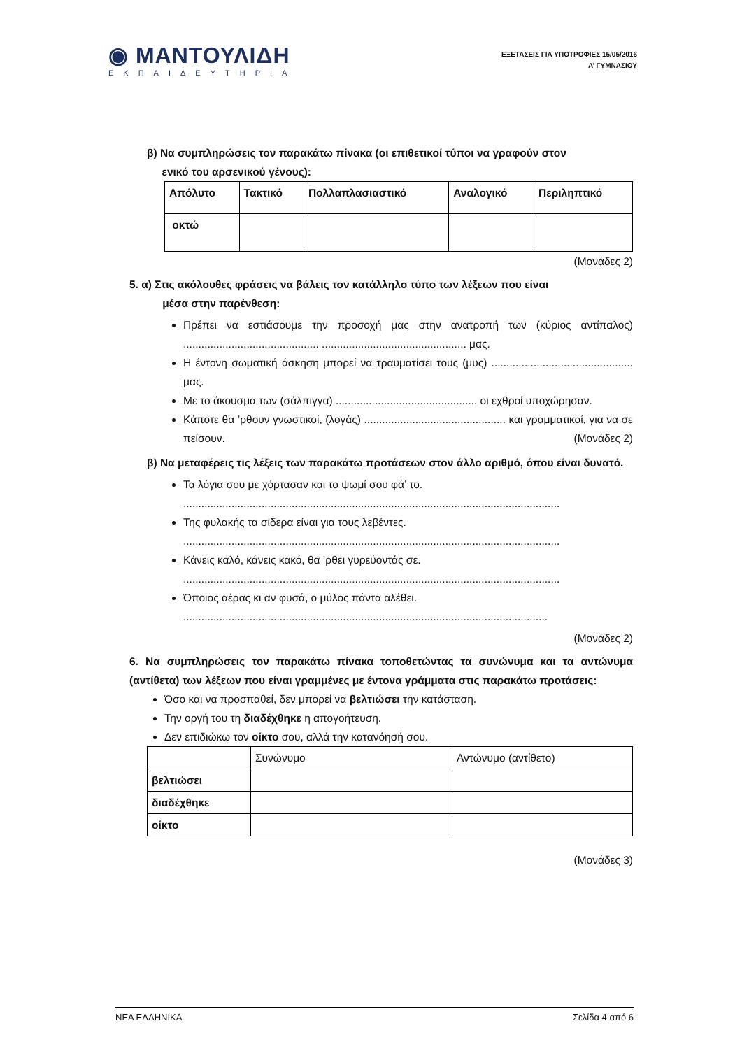◉ ΜΑΝΤΟΥΛΙΔΗ
ΕΚΠΑΙΔΕΥΤΗΡΙΑ
ΕΞΕΤΑΣΕΙΣ ΓΙΑ ΥΠΟΤΡΟΦΙΕΣ 15/05/2016
Α’ ΓΥΜΝΑΣΙΟΥ
β) Να συμπληρώσεις τον παρακάτω πίνακα (οι επιθετικοί τύποι να γραφούν στον
ενικό του αρσενικού γένους):
| Απόλυτο | Τακτικό | Πολλαπλασιαστικό | Αναλογικό | Περιληπτικό |
| οκτώ | | | | |
(Μονάδες 2)
5. α) Στις ακόλουθες φράσεις να βάλεις τον κατάλληλο τύπο των λέξεων που είναι
μέσα στην παρένθεση:
Πρέπει να εστιάσουμε την προσοχή μας στην ανατροπή των (κύριος αντίπαλος) ............................................. ................................................ μας.
Η έντονη σωματική άσκηση μπορεί να τραυματίσει τους (μυς) ............................................... μας.
Με το άκουσμα των (σάλπιγγα) ............................................... οι εχθροί υποχώρησαν.
Κάποτε θα ’ρθουν γνωστικοί, (λογάς) ............................................... και γραμματικοί, για να σε πείσουν. (Μονάδες 2)
β) Να μεταφέρεις τις λέξεις των παρακάτω προτάσεων στον άλλο αριθμό, όπου είναι δυνατό.
Τα λόγια σου με χόρτασαν και το ψωμί σου φά’ το.
.............................................................................................................................
Της φυλακής τα σίδερα είναι για τους λεβέντες.
.............................................................................................................................
Κάνεις καλό, κάνεις κακό, θα ’ρθει γυρεύοντάς σε.
.............................................................................................................................
Όποιος αέρας κι αν φυσά, ο μύλος πάντα αλέθει.
.........................................................................................................................
(Μονάδες 2)
6. Να συμπληρώσεις τον παρακάτω πίνακα τοποθετώντας τα συνώνυμα και τα αντώνυμα (αντίθετα) των λέξεων που είναι γραμμένες με έντονα γράμματα στις παρακάτω προτάσεις:
Όσο και να προσπαθεί, δεν μπορεί να βελτιώσει την κατάσταση.
Την οργή του τη διαδέχθηκε η απογοήτευση.
Δεν επιδιώκω τον οίκτο σου, αλλά την κατανόησή σου.
| | Συνώνυμο | Αντώνυμο (αντίθετο) |
| βελτιώσει | | |
| διαδέχθηκε | | |
| οίκτο | | |
(Μονάδες 3)
ΝΕΑ ΕΛΛΗΝΙΚΑ Σελίδα 4 από 6